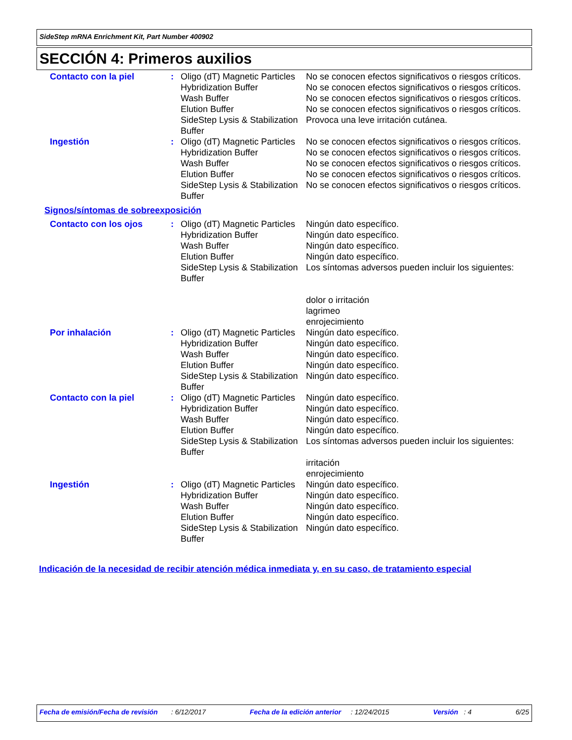SideStep mRNA Enrichment Kit, Part Number 400902
SECCIÓN 4: Primeros auxilios
| Contacto con la piel | : | Oligo (dT) Magnetic Particles | No se conocen efectos significativos o riesgos críticos. |
| | | Hybridization Buffer | No se conocen efectos significativos o riesgos críticos. |
| | | Wash Buffer | No se conocen efectos significativos o riesgos críticos. |
| | | Elution Buffer | No se conocen efectos significativos o riesgos críticos. |
| | | SideStep Lysis & Stabilization Buffer | Provoca una leve irritación cutánea. |
| Ingestión | : | Oligo (dT) Magnetic Particles | No se conocen efectos significativos o riesgos críticos. |
| | | Hybridization Buffer | No se conocen efectos significativos o riesgos críticos. |
| | | Wash Buffer | No se conocen efectos significativos o riesgos críticos. |
| | | Elution Buffer | No se conocen efectos significativos o riesgos críticos. |
| | | SideStep Lysis & Stabilization Buffer | No se conocen efectos significativos o riesgos críticos. |
Signos/síntomas de sobreexposición
| Contacto con los ojos | : | Oligo (dT) Magnetic Particles Hybridization Buffer Wash Buffer Elution Buffer SideStep Lysis & Stabilization Buffer | Ningún dato específico. Ningún dato específico. Ningún dato específico. Ningún dato específico. Los síntomas adversos pueden incluir los siguientes: dolor o irritación lagrimeo enrojecimiento |
| Por inhalación | : | Oligo (dT) Magnetic Particles Hybridization Buffer Wash Buffer Elution Buffer SideStep Lysis & Stabilization Buffer | Ningún dato específico. Ningún dato específico. Ningún dato específico. Ningún dato específico. Ningún dato específico. |
| Contacto con la piel | : | Oligo (dT) Magnetic Particles Hybridization Buffer Wash Buffer Elution Buffer SideStep Lysis & Stabilization Buffer | Ningún dato específico. Ningún dato específico. Ningún dato específico. Ningún dato específico. Los síntomas adversos pueden incluir los siguientes: irritación enrojecimiento |
| Ingestión | : | Oligo (dT) Magnetic Particles Hybridization Buffer Wash Buffer Elution Buffer SideStep Lysis & Stabilization Buffer | Ningún dato específico. Ningún dato específico. Ningún dato específico. Ningún dato específico. Ningún dato específico. |
Indicación de la necesidad de recibir atención médica inmediata y, en su caso, de tratamiento especial
Fecha de emisión/Fecha de revisión : 6/12/2017 Fecha de la edición anterior : 12/24/2015 Versión : 4 6/25